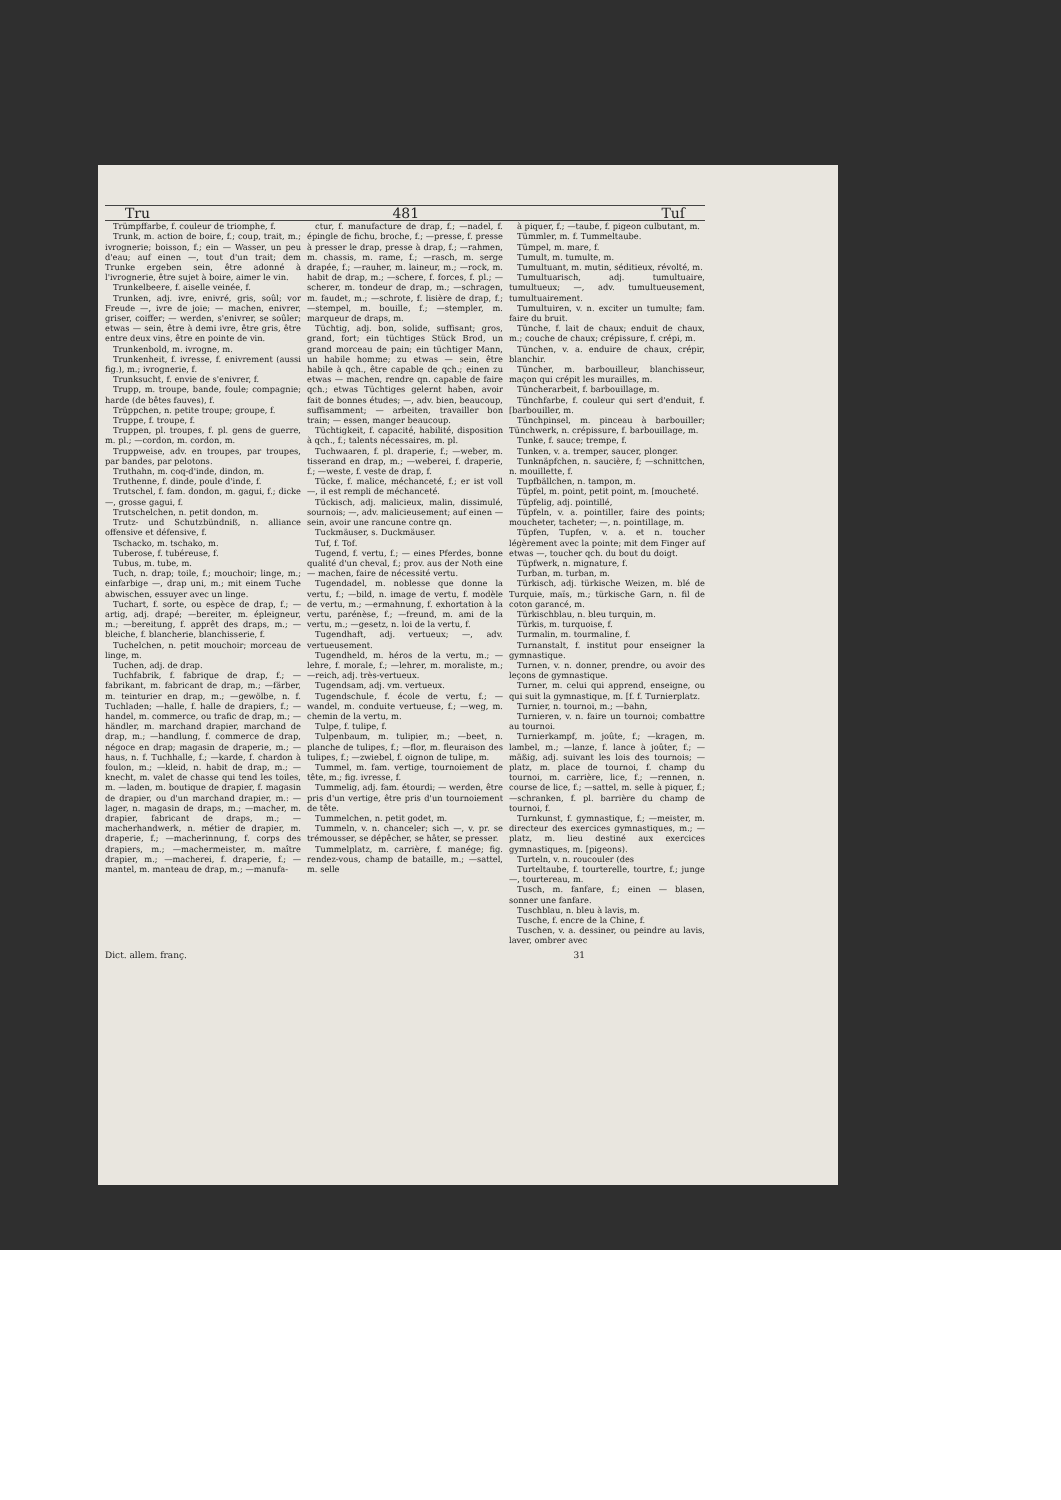Tru 481 Tuſ
Trümpffarbe, f. couleur de triomphe, f.
Trunk, m. action de boire, f.; coup, trait, m.; ivrognerie; boisson, f.; ein — Wasser, un peu d'eau; auf einen —, tout d'un trait; dem Trunke ergeben sein, être adonné à l'ivrognerie, être sujet à boire, aimer le vin.
Trunkelbeere, f. aiselle veinée, f.
Trunken, adj. ivre, enivré, gris, soûl; vor Freude —, ivre de joie; — machen, enivrer, griser, coiffer; — werden, s'enivrer, se soûler; etwas — sein, être à demi ivre, être gris, être entre deux vins, être en pointe de vin.
Trunkenbold, m. ivrogne, m.
Trunkenheit, f. ivresse, f. enivrement (aussi fig.), m.; ivrognerie, f.
Trunksucht, f. envie de s'enivrer, f.
Trupp, m. troupe, bande, foule; compagnie; harde (de bêtes fauves), f.
Trüppchen, n. petite troupe; groupe, f.
Truppe, f. troupe, f.
Truppen, pl. troupes, f. pl. gens de guerre, m. pl.; —cordon, m. cordon, m.
Truppweise, adv. en troupes, par troupes, par bandes, par pelotons.
Truthahn, m. coq-d'inde, dindon, m.
Truthenne, f. dinde, poule d'inde, f.
Trutschel, f. fam. dondon, m. gagui, f.; dicke —, grosse gagui, f.
Trutschelchen, n. petit dondon, m.
Trutz- und Schutzbündniß, n. alliance offensive et défensive, f.
Tschacko, m. tschako, m.
Tuberose, f. tubéreuse, f.
Tubus, m. tube, m.
Tuch, n. drap; toile, f.; mouchoir; linge, m.; einfarbige —, drap uni, m.; mit einem Tuche abwischen, essuyer avec un linge.
Tuchart, f. sorte, ou espèce de drap, f.; —artig, adj. drapé; —bereiter, m. épleigneur, m.; —bereitung, f. apprêt des draps, m.; —bleiche, f. blancherie, blanchisserie, f.
Tuchelchen, n. petit mouchoir; morceau de linge, m.
Tuchen, adj. de drap.
Tuchfabrik, f. fabrique de drap, f.; —fabrikant, m. fabricant de drap, m.; —färber, m. teinturier en drap, m.; —gewölbe, n. f. Tuchladen; —halle, f. halle de drapiers, f.; —handel, m. commerce, ou trafic de drap, m.; —händler, m. marchand drapier, marchand de drap, m.; —handlung, f. commerce de drap, négoce en drap; magasin de draperie, m.; —haus, n. f. Tuchhalle, f.; —karde, f. chardon à foulon, m.; —kleid, n. habit de drap, m.; —knecht, m. valet de chasse qui tend les toiles, m. —laden, m. boutique de drapier, f. magasin de drapier, ou d'un marchand drapier, m.: —lager, n. magasin de draps, m.; —macher, m. drapier, fabricant de draps, m.; —macherhandwerk, n. métier de drapier, m. draperie, f.; —macherinnung, f. corps des drapiers, m.; —machermeister, m. maître drapier, m.; —macherei, f. draperie, f.; —mantel, m. manteau de drap, m.; —manufa-
ctur, f. manufacture de drap, f.; —nadel, f. épingle de fichu, broche, f.; —presse, f. presse à presser le drap, presse à drap, f.; —rahmen, m. chassis, m. rame, f.; —rasch, m. serge drapée, f.; —rauher, m. laineur, m.; —rock, m. habit de drap, m.; —schere, f. forces, f. pl.; —scherer, m. tondeur de drap, m.; —schragen, m. faudet, m.; —schrote, f. lisière de drap, f.; —stempel, m. bouille, f.; —stempler, m. marqueur de draps, m.
Tüchtig, adj. bon, solide, suffisant; gros, grand, fort; ein tüchtiges Stück Brod, un grand morceau de pain; ein tüchtiger Mann, un habile homme; zu etwas — sein, être habile à qch., être capable de qch.; einen zu etwas — machen, rendre qn. capable de faire qch.; etwas Tüchtiges gelernt haben, avoir fait de bonnes études; —, adv. bien, beaucoup, suffisamment; — arbeiten, travailler bon train; — essen, manger beaucoup.
Tüchtigkeit, f. capacité, habilité, disposition à qch., f.; talents nécessaires, m. pl.
Tuchwaaren, f. pl. draperie, f.; —weber, m. tisserand en drap, m.; —weberei, f. draperie, f.; —weste, f. veste de drap, f.
Tücke, f. malice, méchanceté, f.; er ist voll —, il est rempli de méchanceté.
Tückisch, adj. malicieux, malin, dissimulé, sournois; —, adv. malicieusement; auf einen — sein, avoir une rancune contre qn.
Tuckmäuser, s. Duckmäuser.
Tuf, f. Tof.
Tugend, f. vertu, f.; — eines Pferdes, bonne qualité d'un cheval, f.; prov. aus der Noth eine — machen, faire de nécessité vertu.
Tugendadel, m. noblesse que donne la vertu, f.; —bild, n. image de vertu, f. modèle de vertu, m.; —ermahnung, f. exhortation à la vertu, parénèse, f.; —freund, m. ami de la vertu, m.; —gesetz, n. loi de la vertu, f.
Tugendhaft, adj. vertueux; —, adv. vertueusement.
Tugendheld, m. héros de la vertu, m.; —lehre, f. morale, f.; —lehrer, m. moraliste, m.; —reich, adj. très-vertueux.
Tugendsam, adj. vm. vertueux.
Tugendschule, f. école de vertu, f.; —wandel, m. conduite vertueuse, f.; —weg, m. chemin de la vertu, m.
Tulpe, f. tulipe, f.
Tulpenbaum, m. tulipier, m.; —beet, n. planche de tulipes, f.; —flor, m. fleuraison des tulipes, f.; —zwiebel, f. oignon de tulipe, m.
Tummel, m. fam. vertige, tournoiement de tête, m.; fig. ivresse, f.
Tummelig, adj. fam. étourdi; — werden, être pris d'un vertige, être pris d'un tournoiement de tête.
Tummelchen, n. petit godet, m.
Tummeln, v. n. chanceler; sich —, v. pr. se trémousser, se dépêcher, se hâter, se presser.
Tummelplatz, m. carrière, f. manége; fig. rendez-vous, champ de bataille, m.; —sattel, m. selle
à piquer, f.; —taube, f. pigeon culbutant, m.
Tümmler, m. f. Tummeltaube.
Tümpel, m. mare, f.
Tumult, m. tumulte, m.
Tumultuant, m. mutin, séditieux, révolté, m.
Tumultuarisch, adj. tumultuaire, tumultueux; —, adv. tumultueusement, tumultuairement.
Tumultuiren, v. n. exciter un tumulte; fam. faire du bruit.
Tünche, f. lait de chaux; enduit de chaux, m.; couche de chaux; crépissure, f. crépi, m.
Tünchen, v. a. enduire de chaux, crépir, blanchir.
Tüncher, m. barbouilleur, blanchisseur, maçon qui crépit les murailles, m.
Tüncherarbeit, f. barbouillage, m.
Tünchfarbe, f. couleur qui sert d'enduit, f. [barbouiller, m.
Tünchpinsel, m. pinceau à barbouiller; Tünchwerk, n. crépissure, f. barbouillage, m.
Tunke, f. sauce; trempe, f.
Tunken, v. a. tremper, saucer, plonger.
Tunknäpfchen, n. saucière, f; —schnittchen, n. mouillette, f.
Tupfbällchen, n. tampon, m.
Tüpfel, m. point, petit point, m. [moucheté.
Tüpfelig, adj. pointillé,
Tüpfeln, v. a. pointiller, faire des points; moucheter, tacheter; —, n. pointillage, m.
Tüpfen, Tupfen, v. a. et n. toucher légèrement avec la pointe; mit dem Finger auf etwas —, toucher qch. du bout du doigt.
Tüpfwerk, n. mignature, f.
Turban, m. turban, m.
Türkisch, adj. türkische Weizen, m. blé de Turquie, maïs, m.; türkische Garn, n. fil de coton garancé, m.
Türkischblau, n. bleu turquin, m.
Türkis, m. turquoise, f.
Turmalin, m. tourmaline, f.
Turnanstalt, f. institut pour enseigner la gymnastique.
Turnen, v. n. donner, prendre, ou avoir des leçons de gymnastique.
Turner, m. celui qui apprend, enseigne, ou qui suit la gymnastique, m. [f. f. Turnierplatz.
Turnier, n. tournoi, m.; —bahn,
Turnieren, v. n. faire un tournoi; combattre au tournoi.
Turnierkampf, m. joûte, f.; —kragen, m. lambel, m.; —lanze, f. lance à joûter, f.; —mäßig, adj. suivant les lois des tournois; —platz, m. place de tournoi, f. champ du tournoi, m. carrière, lice, f.; —rennen, n. course de lice, f.; —sattel, m. selle à piquer, f.; —schranken, f. pl. barrière du champ de tournoi, f.
Turnkunst, f. gymnastique, f.; —meister, m. directeur des exercices gymnastiques, m.; —platz, m. lieu destiné aux exercices gymnastiques, m. [pigeons).
Turteln, v. n. roucouler (des
Turteltaube, f. tourterelle, tourtre, f.; junge —, tourtereau, m.
Tusch, m. fanfare, f.; einen — blasen, sonner une fanfare.
Tuschblau, n. bleu à lavis, m.
Tusche, f. encre de la Chine, f.
Tuschen, v. a. dessiner, ou peindre au lavis, laver, ombrer avec
Dict. allem. franç. 31